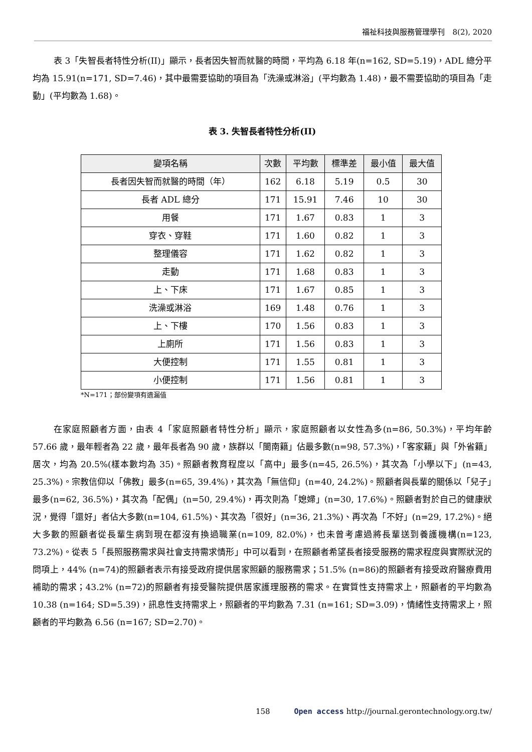福祉科技與服務管理學刊　8(2), 2020
表 3「失智長者特性分析(II)」顯示，長者因失智而就醫的時間，平均為 6.18 年(n=162, SD=5.19)，ADL 總分平均為 15.91(n=171, SD=7.46)，其中最需要協助的項目為「洗澡或淋浴」(平均數為 1.48)，最不需要協助的項目為「走動」(平均數為 1.68)。
表 3. 失智長者特性分析(II)
| 變項名稱 | 次數 | 平均數 | 標準差 | 最小值 | 最大值 |
| --- | --- | --- | --- | --- | --- |
| 長者因失智而就醫的時間（年） | 162 | 6.18 | 5.19 | 0.5 | 30 |
| 長者 ADL 總分 | 171 | 15.91 | 7.46 | 10 | 30 |
| 用餐 | 171 | 1.67 | 0.83 | 1 | 3 |
| 穿衣、穿鞋 | 171 | 1.60 | 0.82 | 1 | 3 |
| 整理儀容 | 171 | 1.62 | 0.82 | 1 | 3 |
| 走動 | 171 | 1.68 | 0.83 | 1 | 3 |
| 上、下床 | 171 | 1.67 | 0.85 | 1 | 3 |
| 洗澡或淋浴 | 169 | 1.48 | 0.76 | 1 | 3 |
| 上、下樓 | 170 | 1.56 | 0.83 | 1 | 3 |
| 上廁所 | 171 | 1.56 | 0.83 | 1 | 3 |
| 大便控制 | 171 | 1.55 | 0.81 | 1 | 3 |
| 小便控制 | 171 | 1.56 | 0.81 | 1 | 3 |
*N=171；部份變項有遺漏值
在家庭照顧者方面，由表 4「家庭照顧者特性分析」顯示，家庭照顧者以女性為多(n=86, 50.3%)，平均年齡 57.66 歲，最年輕者為 22 歲，最年長者為 90 歲，族群以「閩南籍」佔最多數(n=98, 57.3%)，「客家籍」與「外省籍」居次，均為 20.5%(樣本數均為 35)。照顧者教育程度以「高中」最多(n=45, 26.5%)，其次為「小學以下」(n=43, 25.3%)。宗教信仰以「佛教」最多(n=65, 39.4%)，其次為「無信仰」(n=40, 24.2%)。照顧者與長輩的關係以「兒子」最多(n=62, 36.5%)，其次為「配偶」(n=50, 29.4%)，再次則為「媳婦」(n=30, 17.6%)。照顧者對於自己的健康狀況，覺得「還好」者佔大多數(n=104, 61.5%)、其次為「很好」(n=36, 21.3%)、再次為「不好」(n=29, 17.2%)。絕大多數的照顧者從長輩生病到現在都沒有換過職業(n=109, 82.0%)，也未曾考慮過將長輩送到養護機構(n=123, 73.2%)。從表 5「長照服務需求與社會支持需求情形」中可以看到，在照顧者希望長者接受服務的需求程度與實際狀況的問項上，44% (n=74)的照顧者表示有接受政府提供居家照顧的服務需求；51.5% (n=86)的照顧者有接受政府醫療費用補助的需求；43.2% (n=72)的照顧者有接受醫院提供居家護理服務的需求。在實質性支持需求上，照顧者的平均數為 10.38 (n=164; SD=5.39)，訊息性支持需求上，照顧者的平均數為 7.31 (n=161; SD=3.09)，情緒性支持需求上，照顧者的平均數為 6.56 (n=167; SD=2.70)。
158 Open access http://journal.gerontechnology.org.tw/